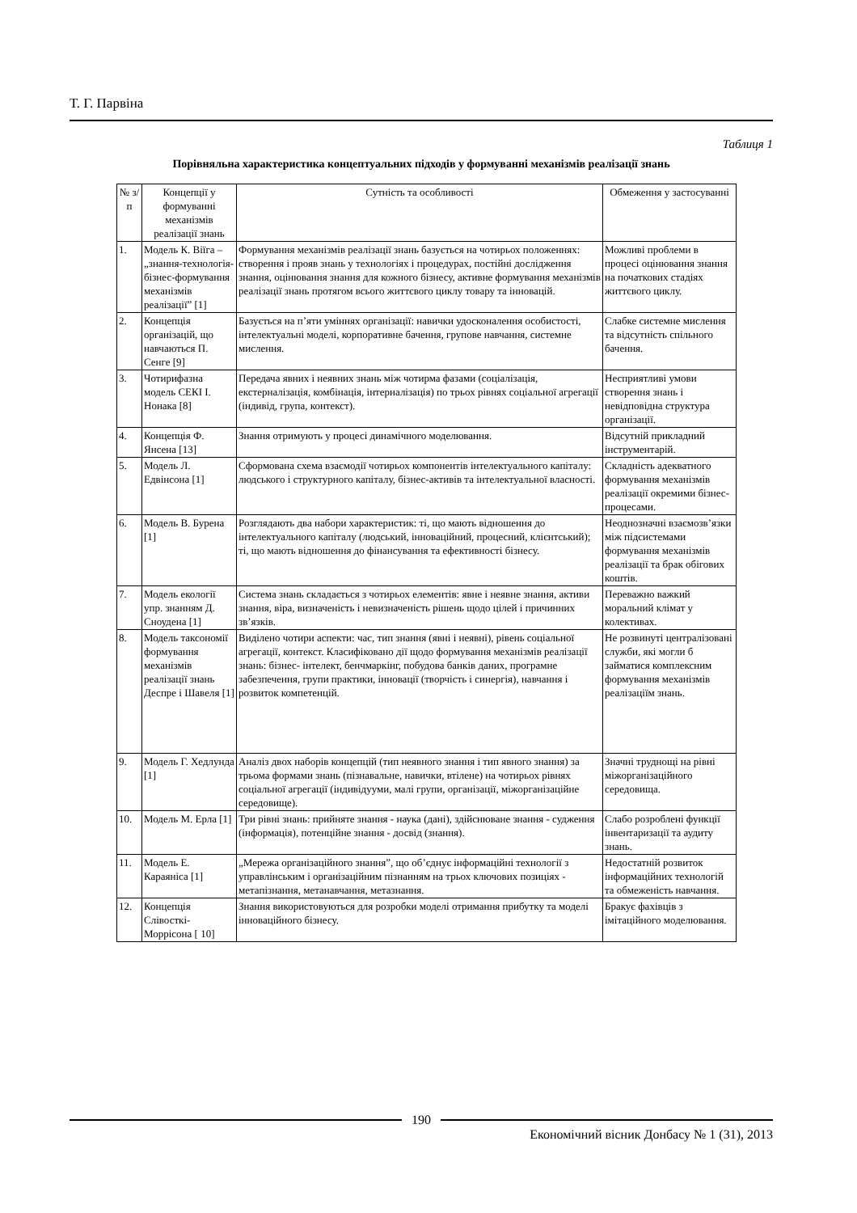Т. Г. Парвіна
Таблиця 1
Порівняльна характеристика концептуальних підходів у формуванні механізмів реалізації знань
| № з/п | Концепції у формуванні механізмів реалізації знань | Сутність та особливості | Обмеження у застосуванні |
| --- | --- | --- | --- |
| 1. | Модель К. Віїга – „знання-технологія-бізнес-формування механізмів реалізації” [1] | Формування механізмів реалізації знань базується на чотирьох положеннях: створення і прояв знань у технологіях і процедурах, постійні дослідження знання, оцінювання знання для кожного бізнесу, активне формування механізмів реалізації знань протягом всього життєвого циклу товару та інновацій. | Можливі проблеми в процесі оцінювання знання на початкових стадіях життєвого циклу. |
| 2. | Концепція організацій, що навчаються П. Сенге [9] | Базується на п’яти уміннях організації: навички удосконалення особистості, інтелектуальні моделі, корпоративне бачення, групове навчання, системне мислення. | Слабке системне мислення та відсутність спільного бачення. |
| 3. | Чотирифазна модель СЕКІ І. Нонака [8] | Передача явних і неявних знань між чотирма фазами (соціалізація, екстерналізація, комбінація, інтерналізація) по трьох рівнях соціальної агрегації (індивід, група, контекст). | Несприятливі умови створення знань і невідповідна структура організації. |
| 4. | Концепція Ф. Янсена [13] | Знання отримують у процесі динамічного моделювання. | Відсутній прикладний інструментарій. |
| 5. | Модель Л. Едвінсона [1] | Сформована схема взаємодії чотирьох компонентів інтелектуального капіталу: людського і структурного капіталу, бізнес-активів та інтелектуальної власності. | Складність адекватного формування механізмів реалізації окремими бізнес-процесами. |
| 6. | Модель В. Бурена [1] | Розглядають два набори характеристик: ті, що мають відношення до інтелектуального капіталу (людський, інноваційний, процесний, клієнтський); ті, що мають відношення до фінансування та ефективності бізнесу. | Неоднозначні взаємозв’язки між підсистемами формування механізмів реалізації та брак обігових коштів. |
| 7. | Модель екології упр. знанням Д. Сноудена [1] | Система знань складається з чотирьох елементів: явне і неявне знання, активи знання, віра, визначеність і невизначеність рішень щодо цілей і причинних зв’язків. | Переважно важкий моральний клімат у колективах. |
| 8. | Модель таксономії формування механізмів реалізації знань Деспре і Шавеля [1] | Виділено чотири аспекти: час, тип знання (явні і неявні), рівень соціальної агрегації, контекст. Класифіковано дії щодо формування механізмів реалізації знань: бізнес- інтелект, бенчмаркінг, побудова банків даних, програмне забезпечення, групи практики, інновації (творчість і синергія), навчання і розвиток компетенцій. | Не розвинуті централізовані служби, які могли б займатися комплексним формування механізмів реалізаціїм знань. |
| 9. | Модель Г. Хедлунда [1] | Аналіз двох наборів концепцій (тип неявного знання і тип явного знання) за трьома формами знань (пізнавальне, навички, втілене) на чотирьох рівнях соціальної агрегації (індивідууми, малі групи, організації, міжорганізаційне середовище). | Значні труднощі на рівні міжорганізаційного середовища. |
| 10. | Модель М. Ерла [1] | Три рівні знань: прийняте знання - наука (дані), здійснюване знання - судження (інформація), потенційне знання - досвід (знання). | Слабо розроблені функції інвентаризації та аудиту знань. |
| 11. | Модель Е. Караяніса [1] | „Мережа організаційного знання”, що об’єднує інформаційні технології з управлінським і організаційним пізнанням на трьох ключових позиціях - метапізнання, метанавчання, метазнання. | Недостатній розвиток інформаційних технологій та обмеженість навчання. |
| 12. | Концепція Слівосткі-Моррісона [ 10] | Знання використовуються для розробки моделі отримання прибутку та моделі інноваційного бізнесу. | Бракує фахівців з імітаційного моделювання. |
190
Економічний вісник Донбасу № 1 (31), 2013